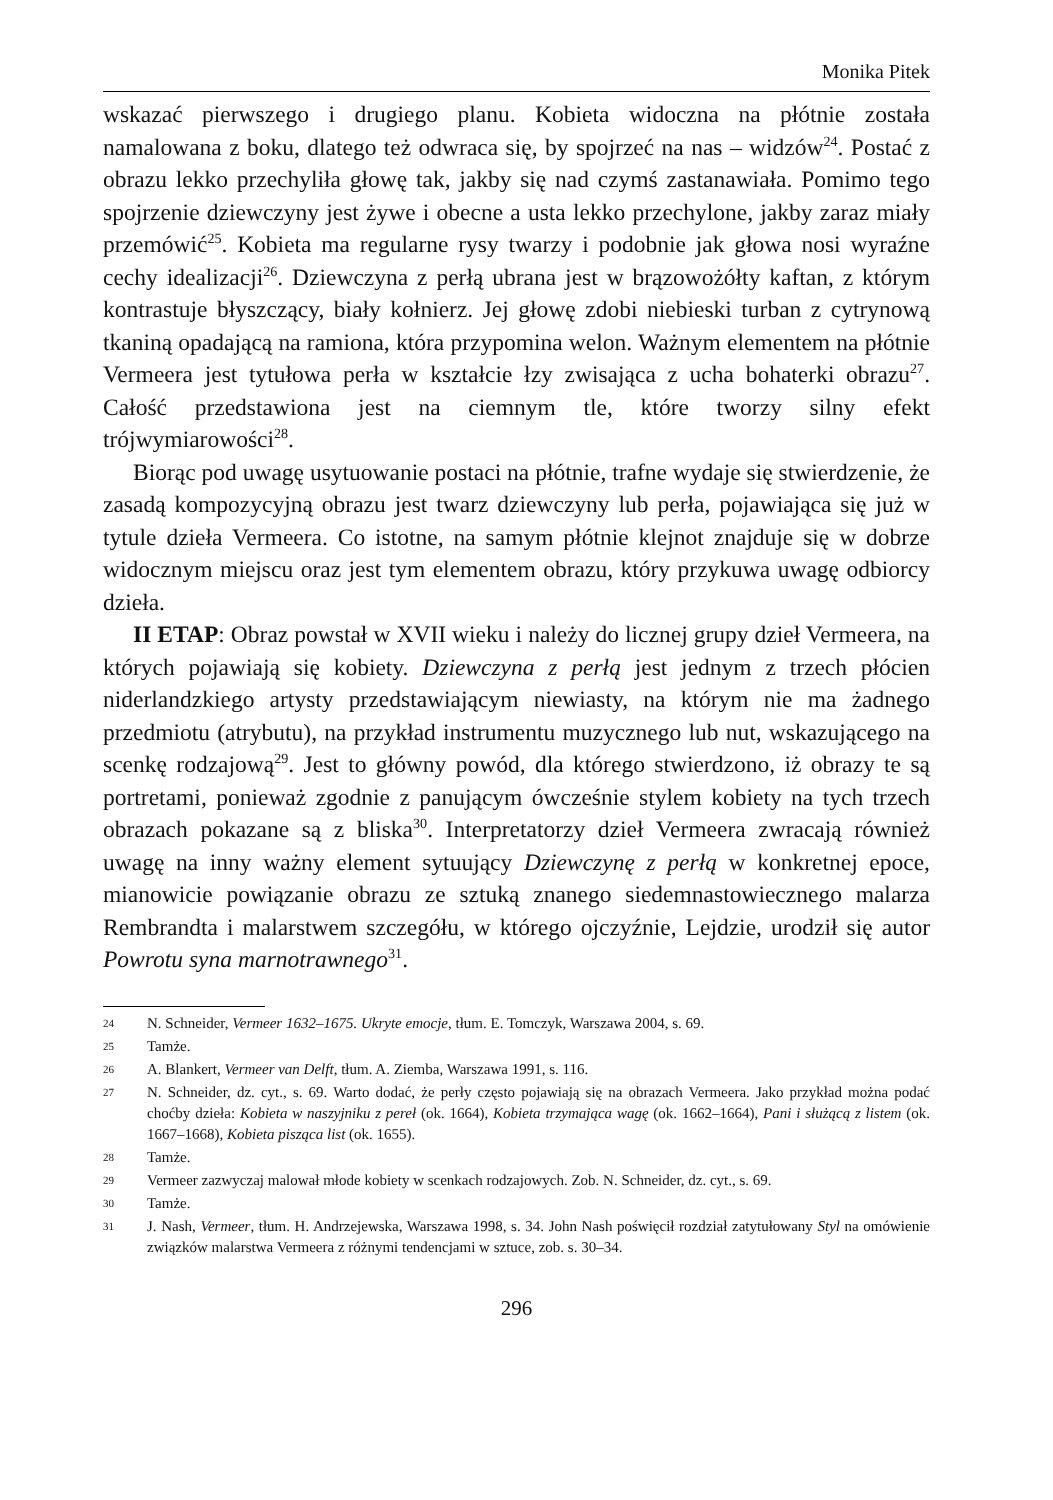Monika Pitek
wskazać pierwszego i drugiego planu. Kobieta widoczna na płótnie została namalowana z boku, dlatego też odwraca się, by spojrzeć na nas – widzów<sup>24</sup>. Postać z obrazu lekko przechyliła głowę tak, jakby się nad czymś zastanawiała. Pomimo tego spojrzenie dziewczyny jest żywe i obecne a usta lekko przechylone, jakby zaraz miały przemówić<sup>25</sup>. Kobieta ma regularne rysy twarzy i podobnie jak głowa nosi wyraźne cechy idealizacji<sup>26</sup>. Dziewczyna z perłą ubrana jest w brązowożółty kaftan, z którym kontrastuje błyszczący, biały kołnierz. Jej głowę zdobi niebieski turban z cytrynową tkaniną opadającą na ramiona, która przypomina welon. Ważnym elementem na płótnie Vermeera jest tytułowa perła w kształcie łzy zwisająca z ucha bohaterki obrazu<sup>27</sup>. Całość przedstawiona jest na ciemnym tle, które tworzy silny efekt trójwymiarowości<sup>28</sup>.
Biorąc pod uwagę usytuowanie postaci na płótnie, trafne wydaje się stwierdzenie, że zasadą kompozycyjną obrazu jest twarz dziewczyny lub perła, pojawiająca się już w tytule dzieła Vermeera. Co istotne, na samym płótnie klejnot znajduje się w dobrze widocznym miejscu oraz jest tym elementem obrazu, który przykuwa uwagę odbiorcy dzieła.
II ETAP: Obraz powstał w XVII wieku i należy do licznej grupy dzieł Vermeera, na których pojawiają się kobiety. Dziewczyna z perłą jest jednym z trzech płócien niderlandzkiego artysty przedstawiającym niewiasty, na którym nie ma żadnego przedmiotu (atrybutu), na przykład instrumentu muzycznego lub nut, wskazującego na scenkę rodzajową<sup>29</sup>. Jest to główny powód, dla którego stwierdzono, iż obrazy te są portretami, ponieważ zgodnie z panującym ówcześnie stylem kobiety na tych trzech obrazach pokazane są z bliska<sup>30</sup>. Interpretatorzy dzieł Vermeera zwracają również uwagę na inny ważny element sytuujący Dziewczynę z perłą w konkretnej epoce, mianowicie powiązanie obrazu ze sztuką znanego siedemnastowiecznego malarza Rembrandta i malarstwem szczegółu, w którego ojczyźnie, Lejdzie, urodził się autor Powrotu syna marnotrawnego<sup>31</sup>.
24 N. Schneider, Vermeer 1632–1675. Ukryte emocje, tłum. E. Tomczyk, Warszawa 2004, s. 69.
25 Tamże.
26 A. Blankert, Vermeer van Delft, tłum. A. Ziemba, Warszawa 1991, s. 116.
27 N. Schneider, dz. cyt., s. 69. Warto dodać, że perły często pojawiają się na obrazach Vermeera. Jako przykład można podać choćby dzieła: Kobieta w naszyjniku z pereł (ok. 1664), Kobieta trzymająca wagę (ok. 1662–1664), Pani i służącą z listem (ok. 1667–1668), Kobieta pisząca list (ok. 1655).
28 Tamże.
29 Vermeer zazwyczaj malował młode kobiety w scenkach rodzajowych. Zob. N. Schneider, dz. cyt., s. 69.
30 Tamże.
31 J. Nash, Vermeer, tłum. H. Andrzejewska, Warszawa 1998, s. 34. John Nash poświęcił rozdział zatytułowany Styl na omówienie związków malarstwa Vermeera z różnymi tendencjami w sztuce, zob. s. 30–34.
296